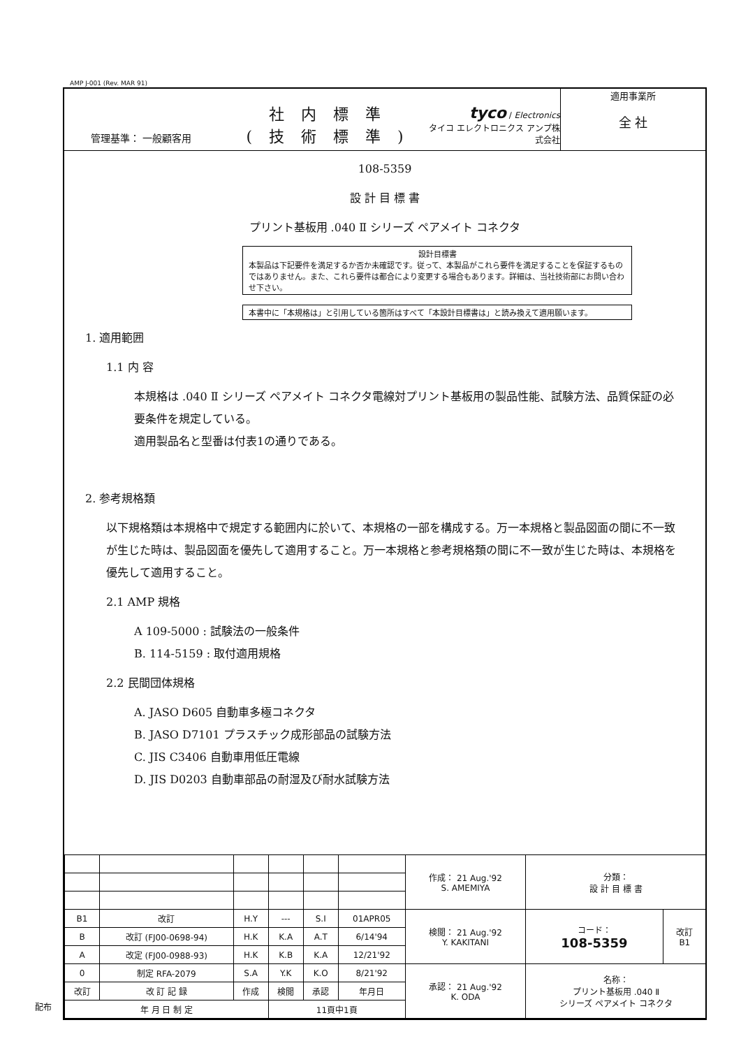AMP J-001 (Rev. MAR 91)
管理基準： 一般顧客用
社内標準
(技術標準)
tyco / Electronics
タイコ エレクトロニクス アンプ株式会社
適用事業所
全 社
108-5359
設 計 目 標 書
プリント基板用 .040 Ⅱ シリーズ ペアメイト コネクタ
設計目標書
本製品は下記要件を満足するか否か未確認です。従って、本製品がこれら要件を満足することを保証するものではありません。また、これら要件は都合により変更する場合もあります。詳細は、当社技術部にお問い合わせ下さい。
本書中に「本規格は」と引用している箇所はすべて「本設計目標書は」と読み換えて適用願います。
1. 適用範囲
1.1 内 容
本規格は .040 Ⅱ シリーズ ペアメイト コネクタ電線対プリント基板用の製品性能、試験方法、品質保証の必要条件を規定している。
適用製品名と型番は付表1の通りである。
2. 参考規格類
以下規格類は本規格中で規定する範囲内に於いて、本規格の一部を構成する。万一本規格と製品図面の間に不一致が生じた時は、製品図面を優先して適用すること。万一本規格と参考規格類の間に不一致が生じた時は、本規格を優先して適用すること。
2.1 AMP 規格
A 109-5000 : 試験法の一般条件
B. 114-5159 : 取付適用規格
2.2 民間団体規格
A. JASO D605 自動車多極コネクタ
B. JASO D7101 プラスチック成形部品の試験方法
C. JIS C3406 自動車用低圧電線
D. JIS D0203 自動車部品の耐湿及び耐水試験方法
| | | | | | | 作成： 21 Aug.'92 S. AMEMIYA | 分類： 設 計 目 標 書 | |
| B1 | 改訂 | H.Y | --- | S.I | 01APR05 | 検閲： 21 Aug.'92 Y. KAKITANI | コード： 108-5359 | 改訂 B1 |
| B | 改訂 (FJ00-0698-94) | H.K | K.A | A.T | 6/14'94 | | | |
| A | 改定 (FJ00-0988-93) | H.K | K.B | K.A | 12/21'92 | | | |
| 0 | 制定 RFA-2079 | S.A | Y.K | K.O | 8/21'92 | 承認： 21 Aug.'92 K. ODA | 名称： プリント基板用 .040 Ⅱ シリーズ ペアメイト コネクタ | |
| 改訂 | 改 訂 記 録 | 作成 | 検閲 | 承認 | 年月日 | | | |
| 年 月 日 制 定 | | | 11頁中1頁 | | | | | |
配布